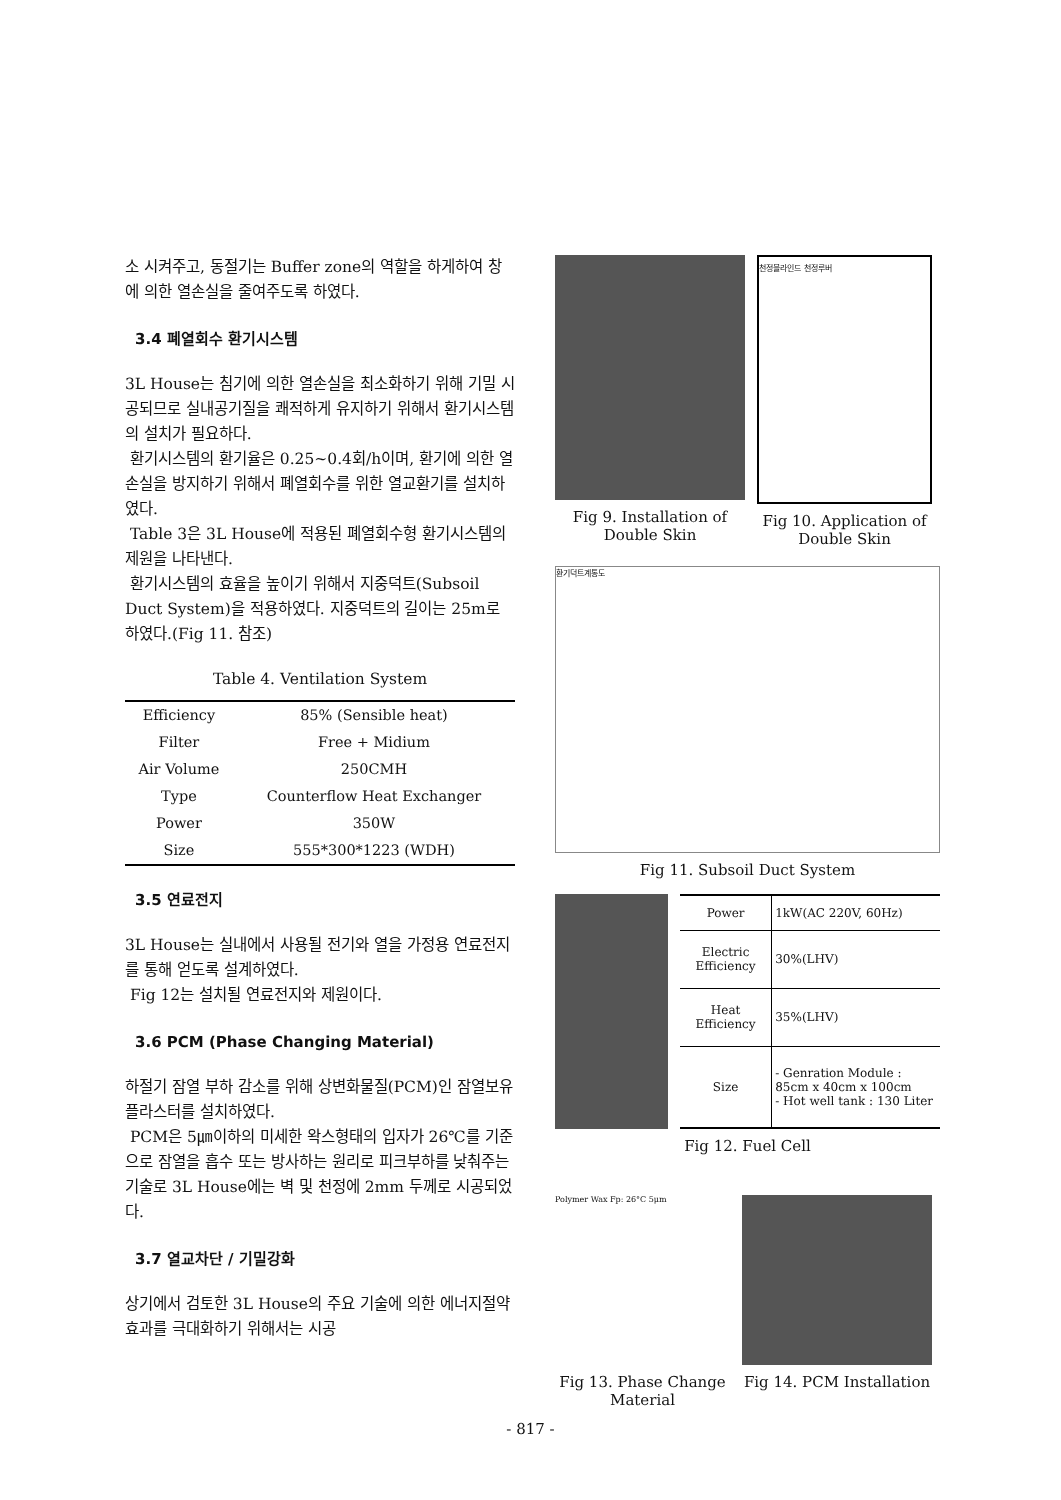소 시켜주고, 동절기는 Buffer zone의 역할을 하게하여 창에 의한 열손실을 줄여주도록 하였다.
3.4 폐열회수 환기시스템
3L House는 침기에 의한 열손실을 최소화하기 위해 기밀 시공되므로 실내공기질을 쾌적하게 유지하기 위해서 환기시스템의 설치가 필요하다.
환기시스템의 환기율은 0.25~0.4회/h이며, 환기에 의한 열손실을 방지하기 위해서 폐열회수를 위한 열교환기를 설치하였다.
Table 3은 3L House에 적용된 폐열회수형 환기시스템의 제원을 나타낸다.
환기시스템의 효율을 높이기 위해서 지중덕트(Subsoil Duct System)을 적용하였다. 지중덕트의 길이는 25m로 하였다.(Fig 11. 참조)
Table 4. Ventilation System
| Efficiency | 85% (Sensible heat) |
| Filter | Free + Midium |
| Air Volume | 250CMH |
| Type | Counterflow Heat Exchanger |
| Power | 350W |
| Size | 555*300*1223 (WDH) |
3.5 연료전지
3L House는 실내에서 사용될 전기와 열을 가정용 연료전지를 통해 얻도록 설계하였다.
Fig 12는 설치될 연료전지와 제원이다.
3.6 PCM (Phase Changing Material)
하절기 잠열 부하 감소를 위해 상변화물질(PCM)인 잠열보유플라스터를 설치하였다.
PCM은 5㎛이하의 미세한 왁스형태의 입자가 26℃를 기준으로 잠열을 흡수 또는 방사하는 원리로 피크부하를 낮춰주는 기술로 3L House에는 벽 및 천정에 2mm 두께로 시공되었다.
3.7 열교차단 / 기밀강화
상기에서 검토한 3L House의 주요 기술에 의한 에너지절약 효과를 극대화하기 위해서는 시공
Fig 9. Installation of Double Skin
천정블라인드 천정루버
Fig 10. Application of Double Skin
환기덕트계통도
Fig 11. Subsoil Duct System
| Power | 1kW(AC 220V, 60Hz) |
| Electric Efficiency | 30%(LHV) |
| Heat Efficiency | 35%(LHV) |
| Size | - Genration Module : 85cm x 40cm x 100cm - Hot well tank : 130 Liter |
Fig 12. Fuel Cell
Polymer Wax Fp: 26°C 5μm
Fig 13. Phase Change Material
Fig 14. PCM Installation
- 817 -